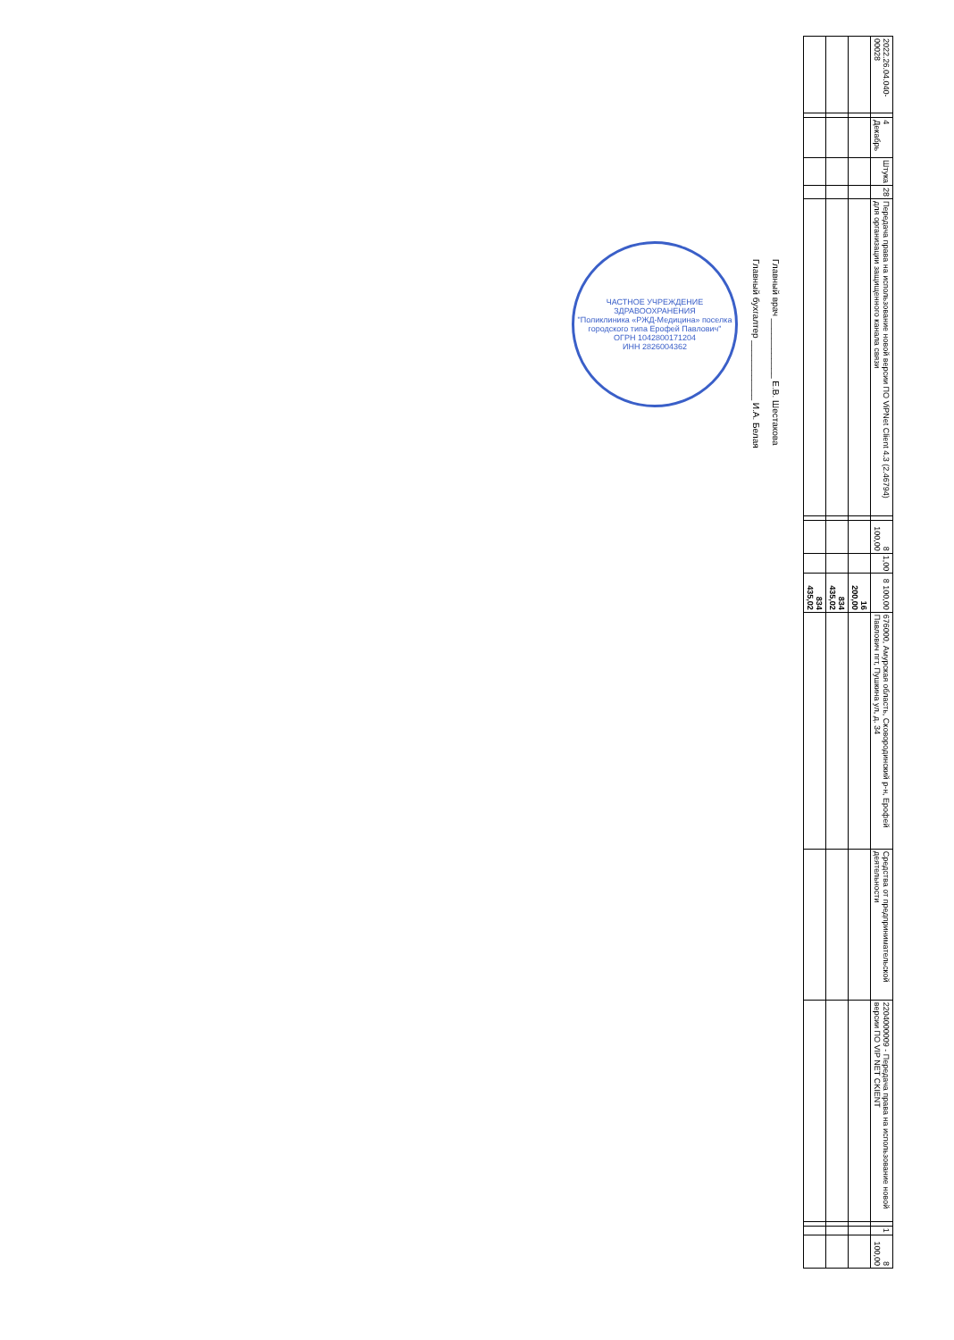| 2022.26.04.040-00028 | | 4 Декабрь | Штука | 28 | Передача права на использование новой версии ПО ViPNet Client 4.3 (2.46794) для организации защищенного канала связи | | 8 100,00 | 1,00 | 8 100,00 | 676000, Амурская область, Сковородинский р-н, Ерофей Павлович пгт, Пушкина ул, д. 34 | Средства от предпринимательской деятельности | 2204000009 - Передача права на использование новой версии ПО VIP NET CKIENT | | 1 | 8 100,00 |
| | | | | | | | | | 16 200,00 | | | | | | |
| | | | | | | | | | 834 435,02 | | | | | | |
| | | | | | | | | | 834 435,02 | | | | | | |
Главный врач ____________ Е.В. Шестакова
Главный бухгалтер ____________ И.А. Белая
ЧАСТНОЕ УЧРЕЖДЕНИЕ ЗДРАВООХРАНЕНИЯ
"Поликлиника «РЖД-Медицина» поселка городского типа Ерофей Павлович"
ОГРН 1042800171204
ИНН 2826004362